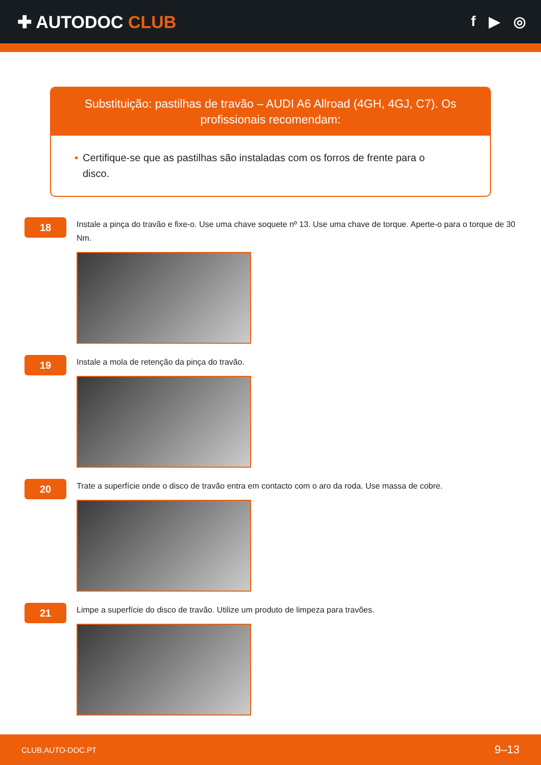✚ AUTODOC CLUB
f ▶ ◎
Substituição: pastilhas de travão – AUDI A6 Allroad (4GH, 4GJ, C7). Os profissionais recomendam:
• Certifique-se que as pastilhas são instaladas com os forros de frente para o disco.
18
Instale a pinça do travão e fixe-o. Use uma chave soquete nº 13. Use uma chave de torque. Aperte-o para o torque de 30 Nm.
19
Instale a mola de retenção da pinça do travão.
20
Trate a superfície onde o disco de travão entra em contacto com o aro da roda. Use massa de cobre.
21
Limpe a superfície do disco de travão. Utilize um produto de limpeza para travões.
CLUB.AUTO-DOC.PT 9–13